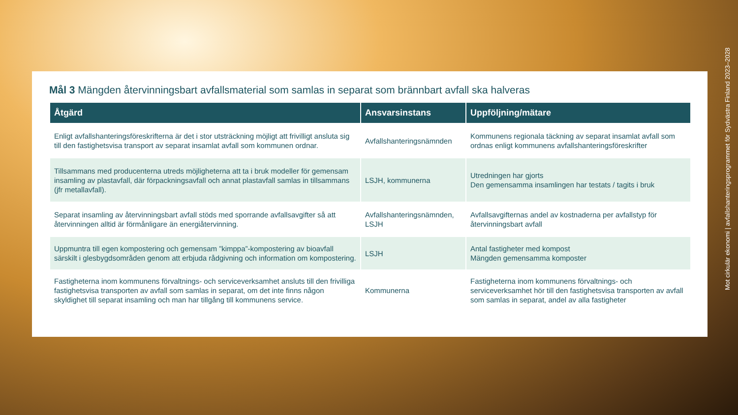Mål 3 Mängden återvinningsbart avfallsmaterial som samlas in separat som brännbart avfall ska halveras
| Åtgärd | Ansvarsinstans | Uppföljning/mätare |
| --- | --- | --- |
| Enligt avfallshanteringsföreskrifterna är det i stor utsträckning möjligt att frivilligt ansluta sig till den fastighetsvisa transport av separat insamlat avfall som kommunen ordnar. | Avfallshanteringsnämnden | Kommunens regionala täckning av separat insamlat avfall som ordnas enligt kommunens avfallshanteringsföreskrifter |
| Tillsammans med producenterna utreds möjligheterna att ta i bruk modeller för gemensam insamling av plastavfall, där förpackningsavfall och annat plastavfall samlas in tillsammans (jfr metallavfall). | LSJH, kommunerna | Utredningen har gjorts Den gemensamma insamlingen har testats / tagits i bruk |
| Separat insamling av återvinningsbart avfall stöds med sporrande avfallsavgifter så att återvinningen alltid är förmånligare än energiåtervinning. | Avfallshanteringsnämnden, LSJH | Avfallsavgifternas andel av kostnaderna per avfallstyp för återvinningsbart avfall |
| Uppmuntra till egen kompostering och gemensam ”kimppa”-kompostering av bioavfall särskilt i glesbygdsområden genom att erbjuda rådgivning och information om kompostering. | LSJH | Antal fastigheter med kompost Mängden gemensamma komposter |
| Fastigheterna inom kommunens förvaltnings- och serviceverksamhet ansluts till den frivilliga fastighetsvisa transporten av avfall som samlas in separat, om det inte finns någon skyldighet till separat insamling och man har tillgång till kommunens service. | Kommunerna | Fastigheterna inom kommunens förvaltnings- och serviceverksamhet hör till den fastighetsvisa transporten av avfall som samlas in separat, andel av alla fastigheter |
Mot cirkulär ekonomi | avfallshanteringsprogrammet för Sydvästra Finland 2023–2028